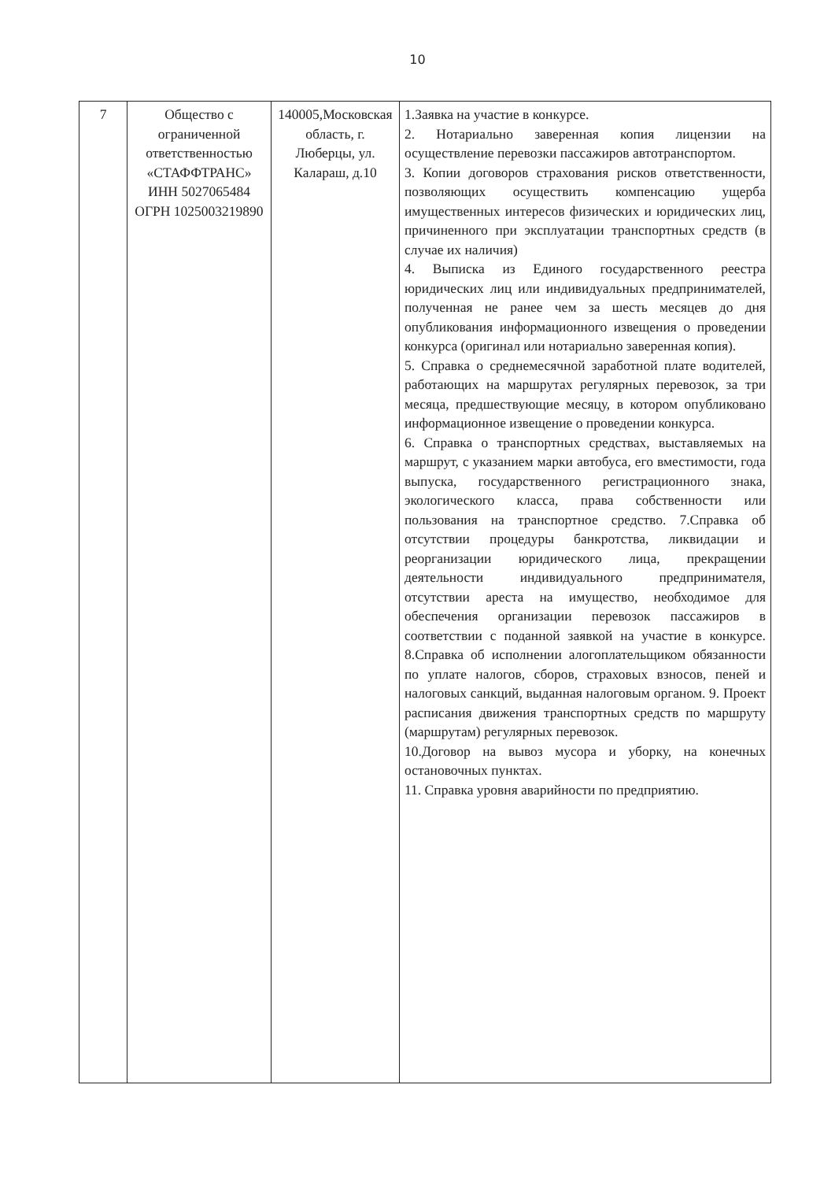10
| 7 | Общество с ограниченной ответственностью «СТАФФТРАНС» ИНН 5027065484 ОГРН 1025003219890 | 140005,Московская область, г. Люберцы, ул. Калараш, д.10 | 1.Заявка на участие в конкурсе. 2. Нотариально заверенная копия лицензии на осуществление перевозки пассажиров автотранспортом. 3. Копии договоров страхования рисков ответственности, позволяющих осуществить компенсацию ущерба имущественных интересов физических и юридических лиц, причиненного при эксплуатации транспортных средств (в случае их наличия) 4. Выписка из Единого государственного реестра юридических лиц или индивидуальных предпринимателей, полученная не ранее чем за шесть месяцев до дня опубликования информационного извещения о проведении конкурса (оригинал или нотариально заверенная копия). 5. Справка о среднемесячной заработной плате водителей, работающих на маршрутах регулярных перевозок, за три месяца, предшествующие месяцу, в котором опубликовано информационное извещение о проведении конкурса. 6. Справка о транспортных средствах, выставляемых на маршрут, с указанием марки автобуса, его вместимости, года выпуска, государственного регистрационного знака, экологического класса, права собственности или пользования на транспортное средство. 7.Справка об отсутствии процедуры банкротства, ликвидации и реорганизации юридического лица, прекращении деятельности индивидуального предпринимателя, отсутствии ареста на имущество, необходимое для обеспечения организации перевозок пассажиров в соответствии с поданной заявкой на участие в конкурсе. 8.Справка об исполнении алогоплательщиком обязанности по уплате налогов, сборов, страховых взносов, пеней и налоговых санкций, выданная налоговым органом. 9. Проект расписания движения транспортных средств по маршруту (маршрутам) регулярных перевозок. 10.Договор на вывоз мусора и уборку, на конечных остановочных пунктах. 11. Справка уровня аварийности по предприятию. |